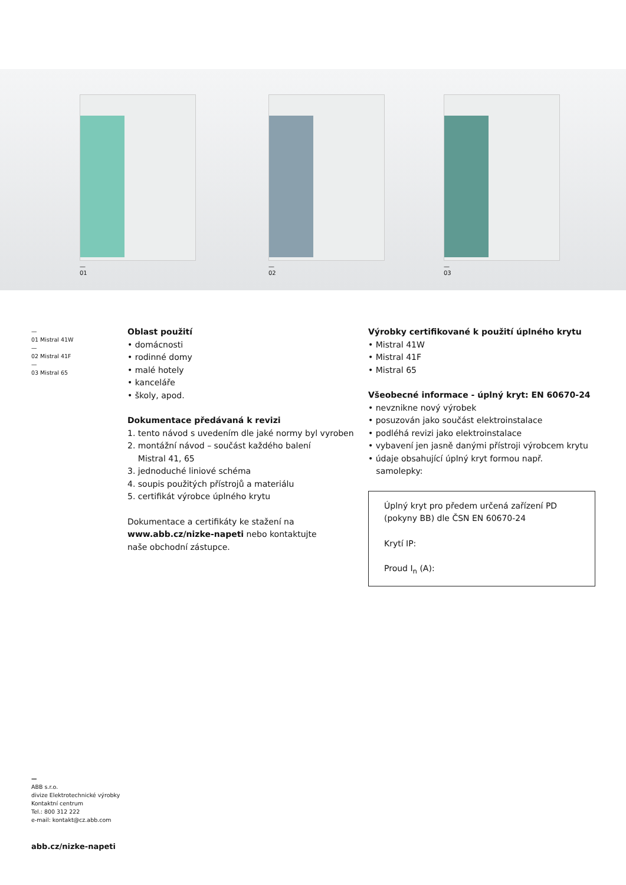—
01
—
02
—
03
—
01 Mistral 41W
—
02 Mistral 41F
—
03 Mistral 65
Oblast použití
• domácnosti
• rodinné domy
• malé hotely
• kanceláře
• školy, apod.
Dokumentace předávaná k revizi
1. tento návod s uvedením dle jaké normy byl vyroben
2. montážní návod – součást každého balení
Mistral 41, 65
3. jednoduché liniové schéma
4. soupis použitých přístrojů a materiálu
5. certifikát výrobce úplného krytu
Dokumentace a certifikáty ke stažení na
www.abb.cz/nizke-napeti nebo kontaktujte
naše obchodní zástupce.
Výrobky certifikované k použití úplného krytu
• Mistral 41W
• Mistral 41F
• Mistral 65
Všeobecné informace - úplný kryt: EN 60670-24
• nevznikne nový výrobek
• posuzován jako součást elektroinstalace
• podléhá revizi jako elektroinstalace
• vybavení jen jasně danými přístroji výrobcem krytu
• údaje obsahující úplný kryt formou např.
samolepky:
Úplný kryt pro předem určená zařízení PD
(pokyny BB) dle ČSN EN 60670-24
Krytí IP:
Proud I<sub>n</sub> (A):
—
ABB s.r.o.
divize Elektrotechnické výrobky
Kontaktní centrum
Tel.: 800 312 222
e-mail: kontakt@cz.abb.com
abb.cz/nizke-napeti